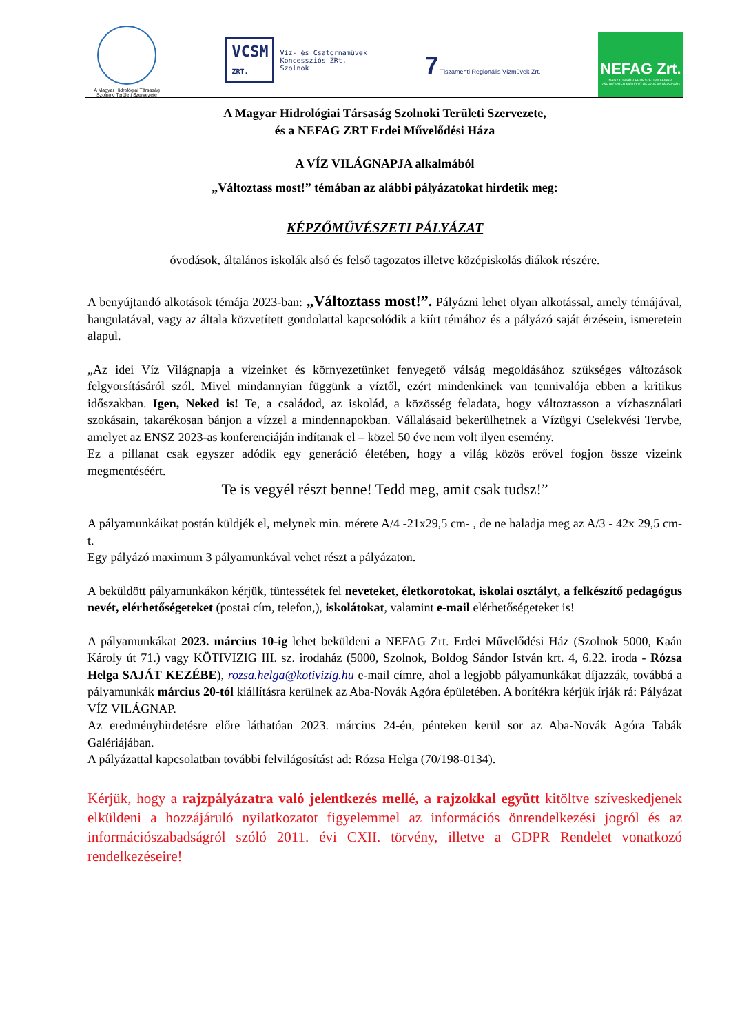A Magyar Hidrológiai Társaság
Szolnoki Területi Szervezete
VCSM
ZRT. Víz- és Csatornaművek
Koncessziós ZRt.
Szolnok
7 Tiszamenti Regionális Vízművek Zrt.
NEFAG Zrt.
NAGYKUNSÁGI ERDÉSZETI és FAIPARI ZÁRTKÖRŰEN MŰKÖDŐ RÉSZVÉNYTÁRSASÁG
A Magyar Hidrológiai Társaság Szolnoki Területi Szervezete,
és a NEFAG ZRT Erdei Művelődési Háza
A VÍZ VILÁGNAPJA alkalmából
„Változtass most!” témában az alábbi pályázatokat hirdetik meg:
KÉPZŐMŰVÉSZETI PÁLYÁZAT
óvodások, általános iskolák alsó és felső tagozatos illetve középiskolás diákok részére.
A benyújtandó alkotások témája 2023-ban: „Változtass most!”. Pályázni lehet olyan alkotással, amely témájával, hangulatával, vagy az általa közvetített gondolattal kapcsolódik a kiírt témához és a pályázó saját érzésein, ismeretein alapul.
„Az idei Víz Világnapja a vizeinket és környezetünket fenyegető válság megoldásához szükséges változások felgyorsításáról szól. Mivel mindannyian függünk a víztől, ezért mindenkinek van tennivalója ebben a kritikus időszakban. Igen, Neked is! Te, a családod, az iskolád, a közösség feladata, hogy változtasson a vízhasználati szokásain, takarékosan bánjon a vízzel a mindennapokban. Vállalásaid bekerülhetnek a Vízügyi Cselekvési Tervbe, amelyet az ENSZ 2023-as konferenciáján indítanak el – közel 50 éve nem volt ilyen esemény.
Ez a pillanat csak egyszer adódik egy generáció életében, hogy a világ közös erővel fogjon össze vizeink megmentéséért.
Te is vegyél részt benne! Tedd meg, amit csak tudsz!”
A pályamunkáikat postán küldjék el, melynek min. mérete A/4 -21x29,5 cm- , de ne haladja meg az A/3 - 42x 29,5 cm-t.
Egy pályázó maximum 3 pályamunkával vehet részt a pályázaton.
A beküldött pályamunkákon kérjük, tüntessétek fel neveteket, életkorotokat, iskolai osztályt, a felkészítő pedagógus nevét, elérhetőségeteket (postai cím, telefon,), iskolátokat, valamint e-mail elérhetőségeteket is!
A pályamunkákat 2023. március 10-ig lehet beküldeni a NEFAG Zrt. Erdei Művelődési Ház (Szolnok 5000, Kaán Károly út 71.) vagy KÖTIVIZIG III. sz. irodaház (5000, Szolnok, Boldog Sándor István krt. 4, 6.22. iroda - Rózsa Helga SAJÁT KEZÉBE), rozsa.helga@kotivizig.hu e-mail címre, ahol a legjobb pályamunkákat díjazzák, továbbá a pályamunkák március 20-tól kiállításra kerülnek az Aba-Novák Agóra épületében. A borítékra kérjük írják rá: Pályázat VÍZ VILÁGNAP.
Az eredményhirdetésre előre láthatóan 2023. március 24-én, pénteken kerül sor az Aba-Novák Agóra Tabák Galériájában.
A pályázattal kapcsolatban további felvilágosítást ad: Rózsa Helga (70/198-0134).
Kérjük, hogy a rajzpályázatra való jelentkezés mellé, a rajzokkal együtt kitöltve szíveskedjenek elküldeni a hozzájáruló nyilatkozatot figyelemmel az információs önrendelkezési jogról és az információszabadságról szóló 2011. évi CXII. törvény, illetve a GDPR Rendelet vonatkozó rendelkezéseire!